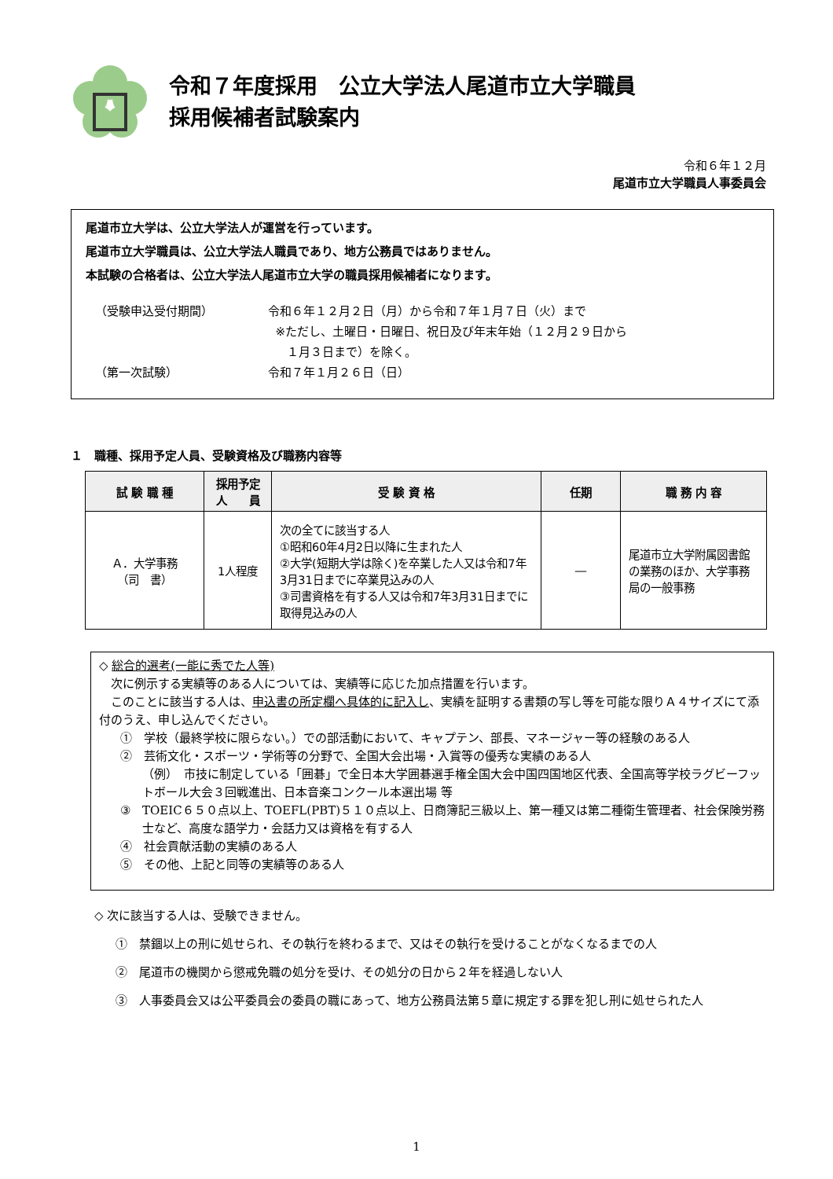令和７年度採用　公立大学法人尾道市立大学職員
採用候補者試験案内
令和６年１２月
尾道市立大学職員人事委員会
尾道市立大学は、公立大学法人が運営を行っています。
尾道市立大学職員は、公立大学法人職員であり、地方公務員ではありません。
本試験の合格者は、公立大学法人尾道市立大学の職員採用候補者になります。
（受験申込受付期間） 令和６年１２月２日（月）から令和７年１月７日（火）まで
※ただし、土曜日・日曜日、祝日及び年末年始（１２月２９日から
１月３日まで）を除く。
（第一次試験） 令和７年１月２６日（日）
１　職種、採用予定人員、受験資格及び職務内容等
| 試 験 職 種 | 採用予定 人 員 | 受 験 資 格 | 任期 | 職 務 内 容 |
| --- | --- | --- | --- | --- |
| Ａ．大学事務 （司 書） | 1人程度 | 次の全てに該当する人 ①昭和60年4月2日以降に生まれた人 ②大学(短期大学は除く)を卒業した人又は令和7年3月31日までに卒業見込みの人 ③司書資格を有する人又は令和7年3月31日までに取得見込みの人 | ― | 尾道市立大学附属図書館の業務のほか、大学事務局の一般事務 |
◇ 総合的選考(一能に秀でた人等)
　次に例示する実績等のある人については、実績等に応じた加点措置を行います。
　このことに該当する人は、申込書の所定欄へ具体的に記入し、実績を証明する書類の写し等を可能な限りＡ４サイズにて添付のうえ、申し込んでください。
①　学校（最終学校に限らない。）での部活動において、キャプテン、部長、マネージャー等の経験のある人
②　芸術文化・スポーツ・学術等の分野で、全国大会出場・入賞等の優秀な実績のある人
（例）　市技に制定している「囲碁」で全日本大学囲碁選手権全国大会中国四国地区代表、全国高等学校ラグビーフットボール大会３回戦進出、日本音楽コンクール本選出場 等
③　TOEIC６５０点以上、TOEFL(PBT)５１０点以上、日商簿記三級以上、第一種又は第二種衛生管理者、社会保険労務士など、高度な語学力・会話力又は資格を有する人
④　社会貢献活動の実績のある人
⑤　その他、上記と同等の実績等のある人
◇ 次に該当する人は、受験できません。
①　禁錮以上の刑に処せられ、その執行を終わるまで、又はその執行を受けることがなくなるまでの人
②　尾道市の機関から懲戒免職の処分を受け、その処分の日から２年を経過しない人
③　人事委員会又は公平委員会の委員の職にあって、地方公務員法第５章に規定する罪を犯し刑に処せられた人
1